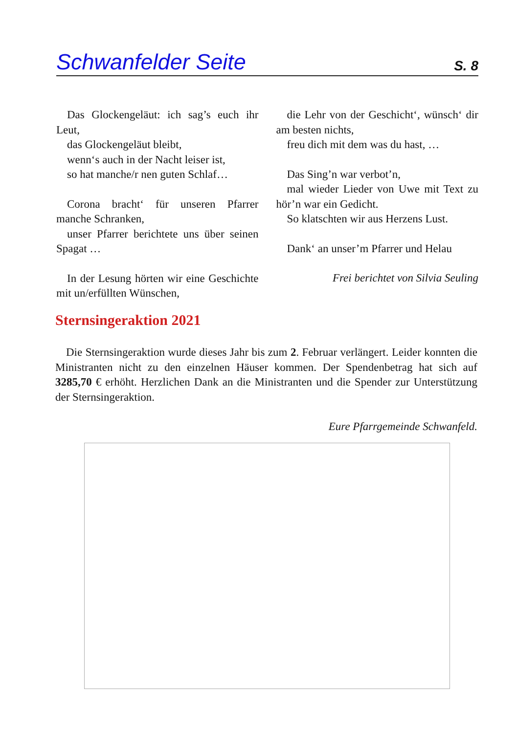Schwanfelder Seite S. 8
Das Glockengeläut: ich sag’s euch ihr Leut,
das Glockengeläut bleibt,
wenn‘s auch in der Nacht leiser ist,
so hat manche/r nen guten Schlaf…
Corona bracht‘ für unseren Pfarrer manche Schranken,
unser Pfarrer berichtete uns über seinen Spagat …
In der Lesung hörten wir eine Geschichte mit un/erfüllten Wünschen,
die Lehr von der Geschicht‘, wünsch‘ dir am besten nichts,
freu dich mit dem was du hast, …
Das Sing’n war verbot’n,
mal wieder Lieder von Uwe mit Text zu hör’n war ein Gedicht.
So klatschten wir aus Herzens Lust.
Dank‘ an unser’m Pfarrer und Helau
Frei berichtet von Silvia Seuling
Sternsingeraktion 2021
Die Sternsingeraktion wurde dieses Jahr bis zum 2. Februar verlängert. Leider konnten die Ministranten nicht zu den einzelnen Häuser kommen. Der Spendenbetrag hat sich auf 3285,70 € erhöht. Herzlichen Dank an die Ministranten und die Spender zur Unterstützung der Sternsingeraktion.
Eure Pfarrgemeinde Schwanfeld.